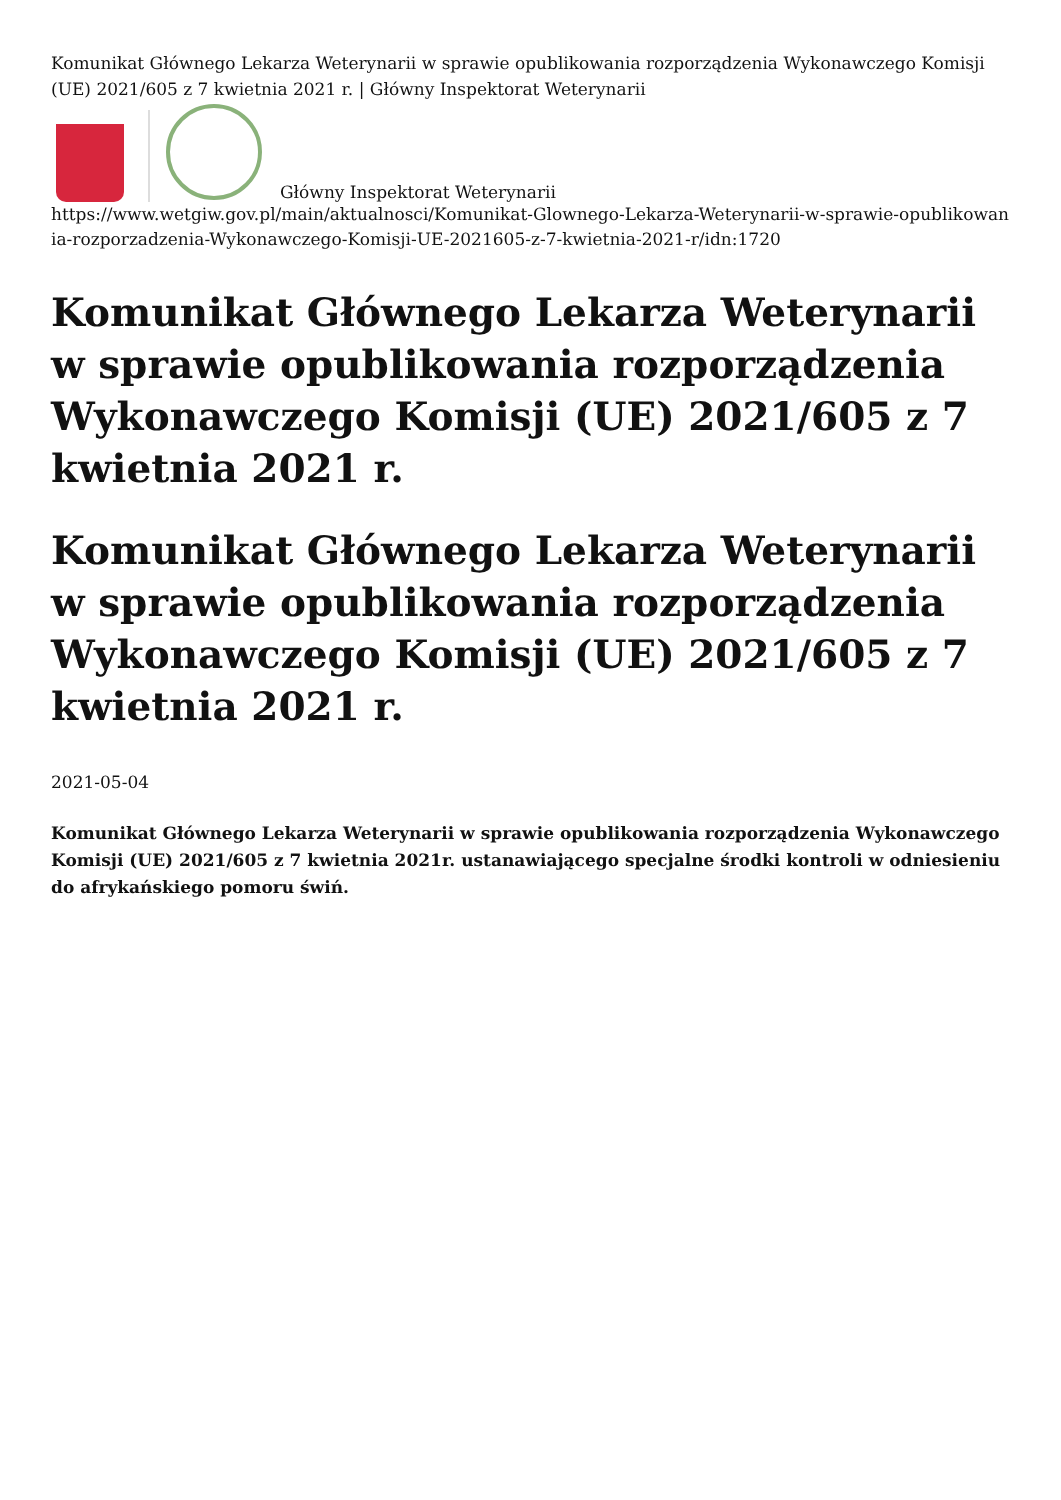Komunikat Głównego Lekarza Weterynarii w sprawie opublikowania rozporządzenia Wykonawczego Komisji (UE) 2021/605 z 7 kwietnia 2021 r. | Główny Inspektorat Weterynarii
Główny Inspektorat Weterynarii
https://www.wetgiw.gov.pl/main/aktualnosci/Komunikat-Glownego-Lekarza-Weterynarii-w-sprawie-opublikowania-rozporzadzenia-Wykonawczego-Komisji-UE-2021605-z-7-kwietnia-2021-r/idn:1720
Komunikat Głównego Lekarza Weterynarii w sprawie opublikowania rozporządzenia Wykonawczego Komisji (UE) 2021/605 z 7 kwietnia 2021 r.
Komunikat Głównego Lekarza Weterynarii w sprawie opublikowania rozporządzenia Wykonawczego Komisji (UE) 2021/605 z 7 kwietnia 2021 r.
2021-05-04
Komunikat Głównego Lekarza Weterynarii w sprawie opublikowania rozporządzenia Wykonawczego Komisji (UE) 2021/605 z 7 kwietnia 2021r. ustanawiającego specjalne środki kontroli w odniesieniu do afrykańskiego pomoru świń.